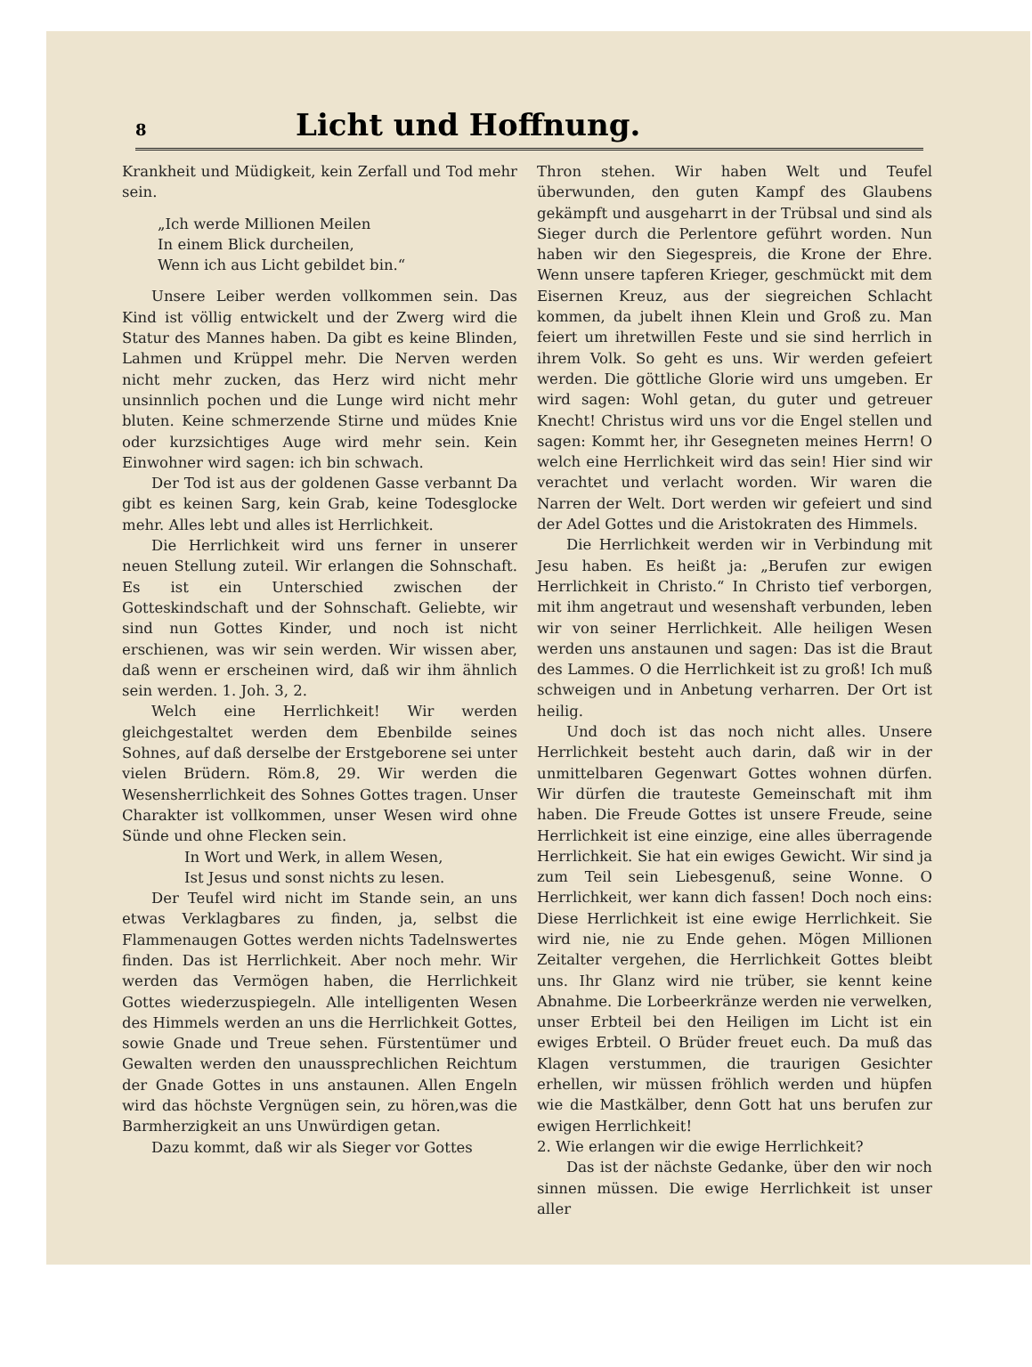8 Licht und Hoffnung.
Krankheit und Müdigkeit, kein Zerfall und Tod mehr sein.
„Ich werde Millionen Meilen
In einem Blick durcheilen,
Wenn ich aus Licht gebildet bin.“
Unsere Leiber werden vollkommen sein. Das Kind ist völlig entwickelt und der Zwerg wird die Statur des Mannes haben. Da gibt es keine Blinden, Lahmen und Krüppel mehr. Die Nerven werden nicht mehr zucken, das Herz wird nicht mehr unsinnlich pochen und die Lunge wird nicht mehr bluten. Keine schmerzende Stirne und müdes Knie oder kurzsichtiges Auge wird mehr sein. Kein Einwohner wird sagen: ich bin schwach.
Der Tod ist aus der goldenen Gasse verbannt Da gibt es keinen Sarg, kein Grab, keine Todesglocke mehr. Alles lebt und alles ist Herrlichkeit.
Die Herrlichkeit wird uns ferner in unserer neuen Stellung zuteil. Wir erlangen die Sohnschaft. Es ist ein Unterschied zwischen der Gotteskindschaft und der Sohnschaft. Geliebte, wir sind nun Gottes Kinder, und noch ist nicht erschienen, was wir sein werden. Wir wissen aber, daß wenn er erscheinen wird, daß wir ihm ähnlich sein werden. 1. Joh. 3, 2.
Welch eine Herrlichkeit! Wir werden gleichgestaltet werden dem Ebenbilde seines Sohnes, auf daß derselbe der Erstgeborene sei unter vielen Brüdern. Röm.8, 29. Wir werden die Wesensherrlichkeit des Sohnes Gottes tragen. Unser Charakter ist vollkommen, unser Wesen wird ohne Sünde und ohne Flecken sein.
In Wort und Werk, in allem Wesen,
Ist Jesus und sonst nichts zu lesen.
Der Teufel wird nicht im Stande sein, an uns etwas Verklagbares zu finden, ja, selbst die Flammenaugen Gottes werden nichts Tadelnswertes finden. Das ist Herrlichkeit. Aber noch mehr. Wir werden das Vermögen haben, die Herrlichkeit Gottes wiederzuspiegeln. Alle intelligenten Wesen des Himmels werden an uns die Herrlichkeit Gottes, sowie Gnade und Treue sehen. Fürstentümer und Gewalten werden den unaussprechlichen Reichtum der Gnade Gottes in uns anstaunen. Allen Engeln wird das höchste Vergnügen sein, zu hören,was die Barmherzigkeit an uns Unwürdigen getan.
Dazu kommt, daß wir als Sieger vor Gottes
Thron stehen. Wir haben Welt und Teufel überwunden, den guten Kampf des Glaubens gekämpft und ausgeharrt in der Trübsal und sind als Sieger durch die Perlentore geführt worden. Nun haben wir den Siegespreis, die Krone der Ehre. Wenn unsere tapferen Krieger, geschmückt mit dem Eisernen Kreuz, aus der siegreichen Schlacht kommen, da jubelt ihnen Klein und Groß zu. Man feiert um ihretwillen Feste und sie sind herrlich in ihrem Volk. So geht es uns. Wir werden gefeiert werden. Die göttliche Glorie wird uns umgeben. Er wird sagen: Wohl getan, du guter und getreuer Knecht! Christus wird uns vor die Engel stellen und sagen: Kommt her, ihr Gesegneten meines Herrn! O welch eine Herrlichkeit wird das sein! Hier sind wir verachtet und verlacht worden. Wir waren die Narren der Welt. Dort werden wir gefeiert und sind der Adel Gottes und die Aristokraten des Himmels.
Die Herrlichkeit werden wir in Verbindung mit Jesu haben. Es heißt ja: „Berufen zur ewigen Herrlichkeit in Christo.“ In Christo tief verborgen, mit ihm angetraut und wesenshaft verbunden, leben wir von seiner Herrlichkeit. Alle heiligen Wesen werden uns anstaunen und sagen: Das ist die Braut des Lammes. O die Herrlichkeit ist zu groß! Ich muß schweigen und in Anbetung verharren. Der Ort ist heilig.
Und doch ist das noch nicht alles. Unsere Herrlichkeit besteht auch darin, daß wir in der unmittelbaren Gegenwart Gottes wohnen dürfen. Wir dürfen die trauteste Gemeinschaft mit ihm haben. Die Freude Gottes ist unsere Freude, seine Herrlichkeit ist eine einzige, eine alles überragende Herrlichkeit. Sie hat ein ewiges Gewicht. Wir sind ja zum Teil sein Liebesgenuß, seine Wonne. O Herrlichkeit, wer kann dich fassen! Doch noch eins: Diese Herrlichkeit ist eine ewige Herrlichkeit. Sie wird nie, nie zu Ende gehen. Mögen Millionen Zeitalter vergehen, die Herrlichkeit Gottes bleibt uns. Ihr Glanz wird nie trüber, sie kennt keine Abnahme. Die Lorbeerkränze werden nie verwelken, unser Erbteil bei den Heiligen im Licht ist ein ewiges Erbteil. O Brüder freuet euch. Da muß das Klagen verstummen, die traurigen Gesichter erhellen, wir müssen fröhlich werden und hüpfen wie die Mastkälber, denn Gott hat uns berufen zur ewigen Herrlichkeit!
2. Wie erlangen wir die ewige Herrlichkeit?
Das ist der nächste Gedanke, über den wir noch sinnen müssen. Die ewige Herrlichkeit ist unser aller